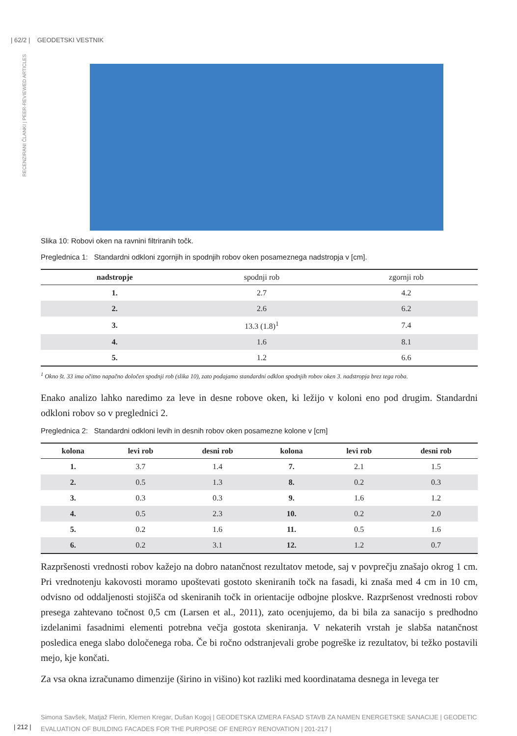| 62/2 | GEODETSKI VESTNIK
RECENZIRANI ČLANKI | PEER-REVIEWED ARTICLES
Slika 10: Robovi oken na ravnini filtriranih točk.
Preglednica 1: Standardni odkloni zgornjih in spodnjih robov oken posameznega nadstropja v [cm].
| nadstropje | spodnji rob | zgornji rob |
| --- | --- | --- |
| 1. | 2.7 | 4.2 |
| 2. | 2.6 | 6.2 |
| 3. | 13.3 (1.8)<sup>1</sup> | 7.4 |
| 4. | 1.6 | 8.1 |
| 5. | 1.2 | 6.6 |
<sup>1</sup> Okno št. 33 ima očitno napačno določen spodnji rob (slika 10), zato podajamo standardni odklon spodnjih robov oken 3. nadstropja brez tega roba.
Enako analizo lahko naredimo za leve in desne robove oken, ki ležijo v koloni eno pod drugim. Standardni odkloni robov so v preglednici 2.
Preglednica 2: Standardni odkloni levih in desnih robov oken posamezne kolone v [cm]
| kolona | levi rob | desni rob | kolona | levi rob | desni rob |
| --- | --- | --- | --- | --- | --- |
| 1. | 3.7 | 1.4 | 7. | 2.1 | 1.5 |
| 2. | 0.5 | 1.3 | 8. | 0.2 | 0.3 |
| 3. | 0.3 | 0.3 | 9. | 1.6 | 1.2 |
| 4. | 0.5 | 2.3 | 10. | 0.2 | 2.0 |
| 5. | 0.2 | 1.6 | 11. | 0.5 | 1.6 |
| 6. | 0.2 | 3.1 | 12. | 1.2 | 0.7 |
Razpršenosti vrednosti robov kažejo na dobro natančnost rezultatov metode, saj v povprečju znašajo okrog 1 cm. Pri vrednotenju kakovosti moramo upoštevati gostoto skeniranih točk na fasadi, ki znaša med 4 cm in 10 cm, odvisno od oddaljenosti stojišča od skeniranih točk in orientacije odbojne ploskve. Razpršenost vrednosti robov presega zahtevano točnost 0,5 cm (Larsen et al., 2011), zato ocenjujemo, da bi bila za sanacijo s predhodno izdelanimi fasadnimi elementi potrebna večja gostota skeniranja. V nekaterih vrstah je slabša natančnost posledica enega slabo določenega roba. Če bi ročno odstranjevali grobe pogreške iz rezultatov, bi težko postavili mejo, kje končati.
Za vsa okna izračunamo dimenzije (širino in višino) kot razliki med koordinatama desnega in levega ter
Simona Savšek, Matjaž Flerin, Klemen Kregar, Dušan Kogoj | GEODETSKA IZMERA FASAD STAVB ZA NAMEN ENERGETSKE SANACIJE | GEODETIC EVALUATION OF BUILDING FACADES FOR THE PURPOSE OF ENERGY RENOVATION | 201-217 |
| 212 |